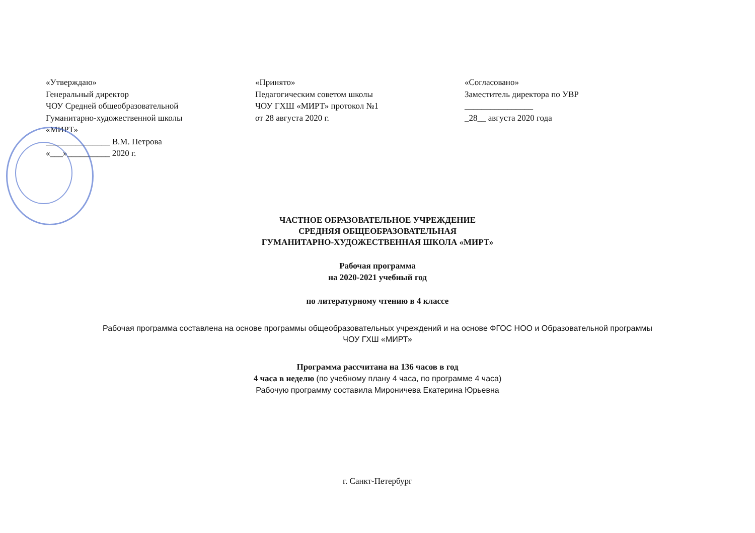«Утверждаю»
Генеральный директор
ЧОУ Средней общеобразовательной
Гуманитарно-художественной школы
«МИРТ»
_______________ В.М. Петрова
«___»__________ 2020 г.
«Принято»
Педагогическим советом школы
ЧОУ ГХШ «МИРТ» протокол №1
от 28 августа 2020 г.
«Согласовано»
Заместитель директора по УВР
________________
_28__ августа 2020 года
ЧАСТНОЕ ОБРАЗОВАТЕЛЬНОЕ УЧРЕЖДЕНИЕ
СРЕДНЯЯ ОБЩЕОБРАЗОВАТЕЛЬНАЯ
ГУМАНИТАРНО-ХУДОЖЕСТВЕННАЯ ШКОЛА «МИРТ»
Рабочая программа
на 2020-2021 учебный год
по литературному чтению в 4 классе
Рабочая программа составлена на основе программы общеобразовательных учреждений и на основе ФГОС НОО и Образовательной программы
ЧОУ ГХШ «МИРТ»
Программа рассчитана на 136 часов в год
4 часа в неделю (по учебному плану 4 часа, по программе 4 часа)
Рабочую программу составила Мироничева Екатерина Юрьевна
г. Санкт-Петербург